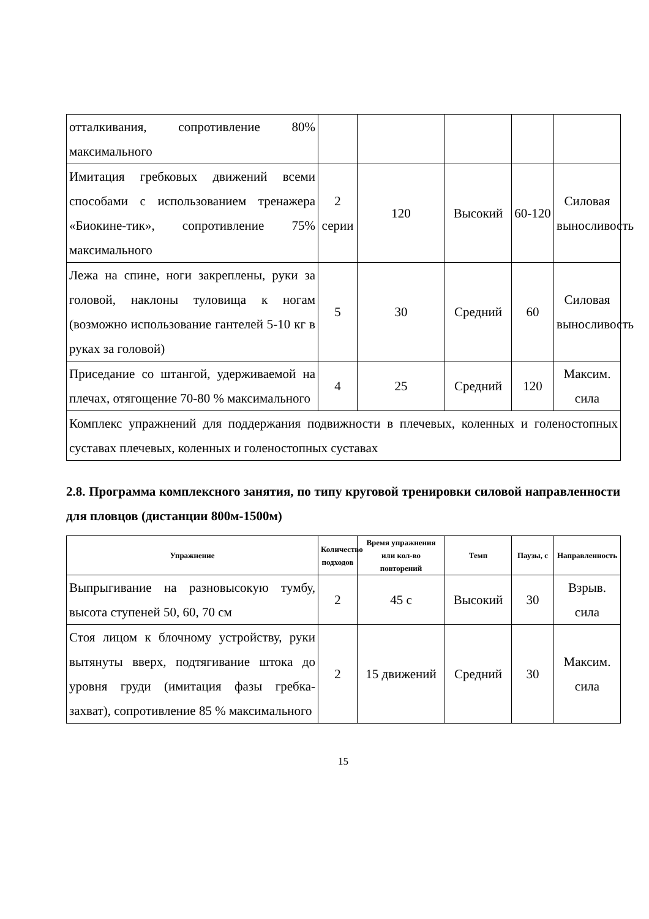| отталкивания, сопротивление 80% максимального | | | | | |
| Имитация гребковых движений всеми способами с использованием тренажера «Биокине-тик», сопротивление 75% максимального | 2 серии | 120 | Высокий | 60-120 | Силовая выносливость |
| Лежа на спине, ноги закреплены, руки за головой, наклоны туловища к ногам (возможно использование гантелей 5-10 кг в руках за головой) | 5 | 30 | Средний | 60 | Силовая выносливость |
| Приседание со штангой, удерживаемой на плечах, отягощение 70-80 % максимального | 4 | 25 | Средний | 120 | Максим. сила |
| Комплекс упражнений для поддержания подвижности в плечевых, коленных и голеностопных суставах плечевых, коленных и голеностопных суставах | | | | | |
2.8. Программа комплексного занятия, по типу круговой тренировки силовой направленности для пловцов (дистанции 800м-1500м)
| Упражнение | Количество подходов | Время упражнения или кол-во повторений | Темп | Паузы, с | Направленность |
| --- | --- | --- | --- | --- | --- |
| Выпрыгивание на разновысокую тумбу, высота ступеней 50, 60, 70 см | 2 | 45 с | Высокий | 30 | Взрыв. сила |
| Стоя лицом к блочному устройству, руки вытянуты вверх, подтягивание штока до уровня груди (имитация фазы гребка-захват), сопротивление 85 % максимального | 2 | 15 движений | Средний | 30 | Максим. сила |
15